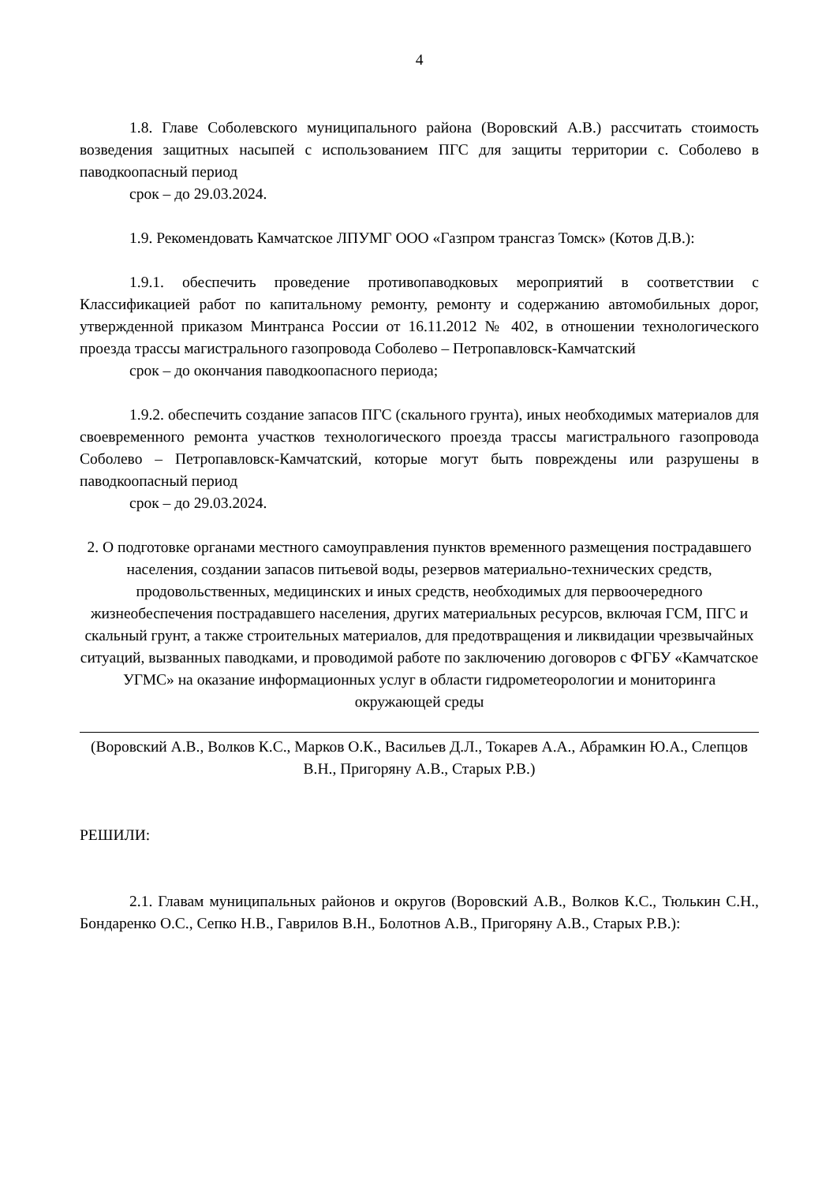4
1.8. Главе Соболевского муниципального района (Воровский А.В.) рассчитать стоимость возведения защитных насыпей с использованием ПГС для защиты территории с. Соболево в паводкоопасный период
срок – до 29.03.2024.
1.9. Рекомендовать Камчатское ЛПУМГ ООО «Газпром трансгаз Томск» (Котов Д.В.):
1.9.1. обеспечить проведение противопаводковых мероприятий в соответствии с Классификацией работ по капитальному ремонту, ремонту и содержанию автомобильных дорог, утвержденной приказом Минтранса России от 16.11.2012 № 402, в отношении технологического проезда трассы магистрального газопровода Соболево – Петропавловск-Камчатский
срок – до окончания паводкоопасного периода;
1.9.2. обеспечить создание запасов ПГС (скального грунта), иных необходимых материалов для своевременного ремонта участков технологического проезда трассы магистрального газопровода Соболево – Петропавловск-Камчатский, которые могут быть повреждены или разрушены в паводкоопасный период
срок – до 29.03.2024.
2. О подготовке органами местного самоуправления пунктов временного размещения пострадавшего населения, создании запасов питьевой воды, резервов материально-технических средств, продовольственных, медицинских и иных средств, необходимых для первоочередного жизнеобеспечения пострадавшего населения, других материальных ресурсов, включая ГСМ, ПГС и скальный грунт, а также строительных материалов, для предотвращения и ликвидации чрезвычайных ситуаций, вызванных паводками, и проводимой работе по заключению договоров с ФГБУ «Камчатское УГМС» на оказание информационных услуг в области гидрометеорологии и мониторинга окружающей среды
(Воровский А.В., Волков К.С., Марков О.К., Васильев Д.Л., Токарев А.А., Абрамкин Ю.А., Слепцов В.Н., Пригоряну А.В., Старых Р.В.)
РЕШИЛИ:
2.1. Главам муниципальных районов и округов (Воровский А.В., Волков К.С., Тюлькин С.Н., Бондаренко О.С., Сепко Н.В., Гаврилов В.Н., Болотнов А.В., Пригоряну А.В., Старых Р.В.):